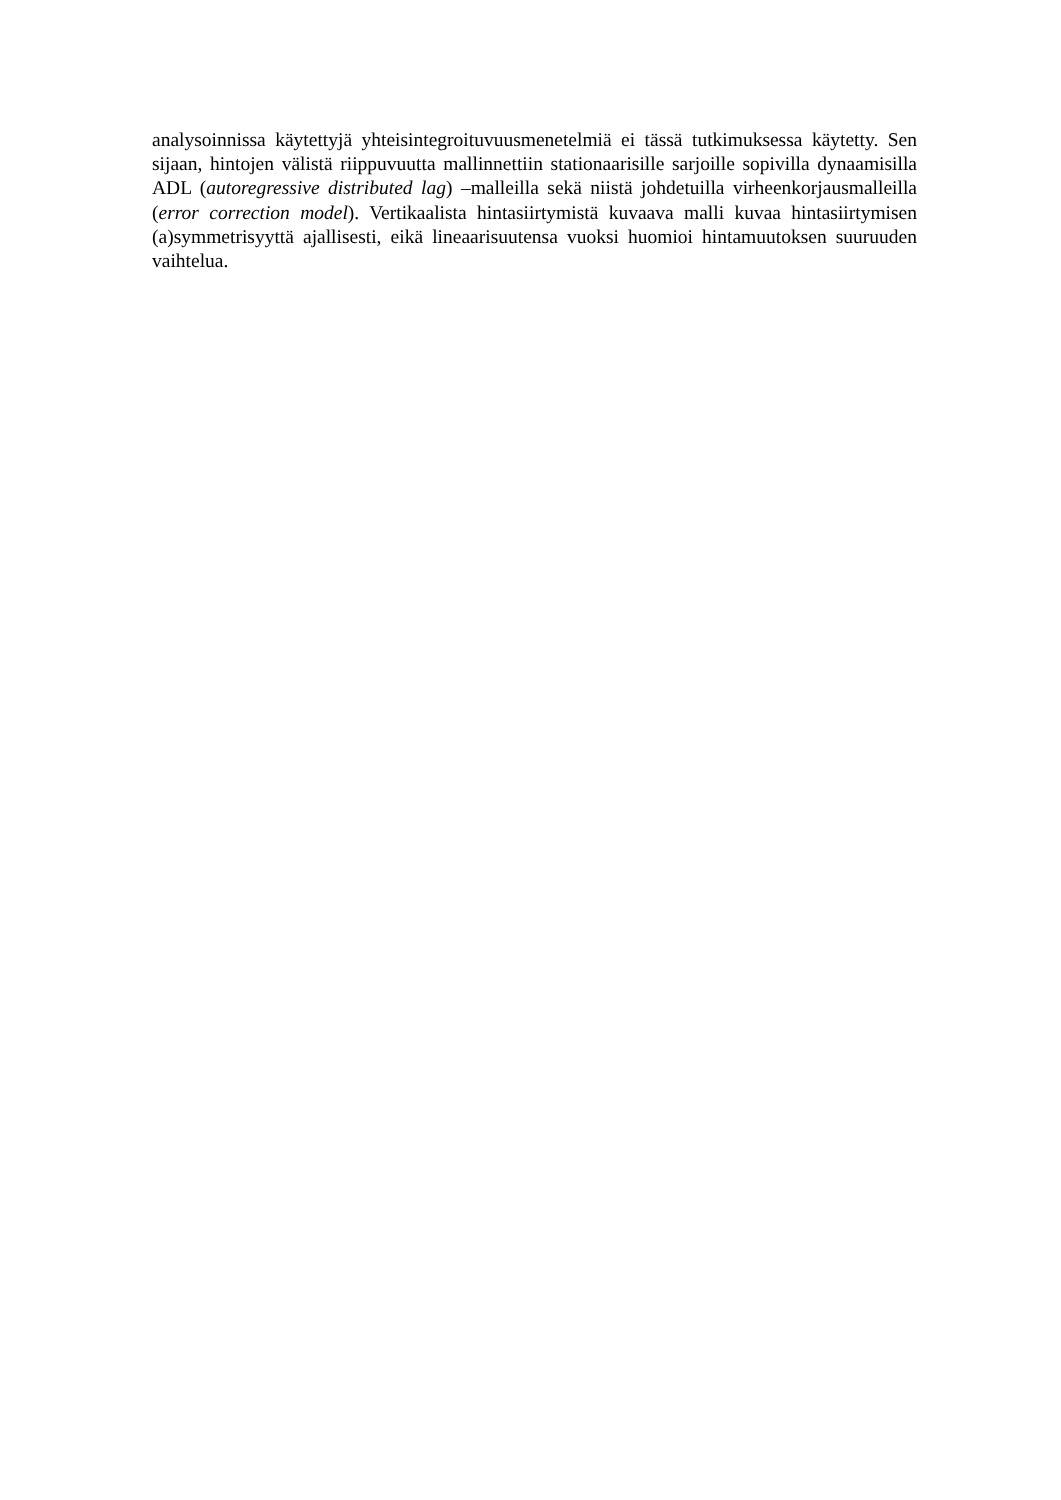analysoinnissa käytettyjä yhteisintegroituvuusmenetelmiä ei tässä tutkimuksessa käytetty. Sen sijaan, hintojen välistä riippuvuutta mallinnettiin stationaarisille sarjoille sopivilla dynaamisilla ADL (autoregressive distributed lag) –malleilla sekä niistä johdetuilla virheenkorjausmalleilla (error correction model). Vertikaalista hintasiirtymistä kuvaava malli kuvaa hintasiirtymisen (a)symmetrisyyttä ajallisesti, eikä lineaarisuutensa vuoksi huomioi hintamuutoksen suuruuden vaihtelua.